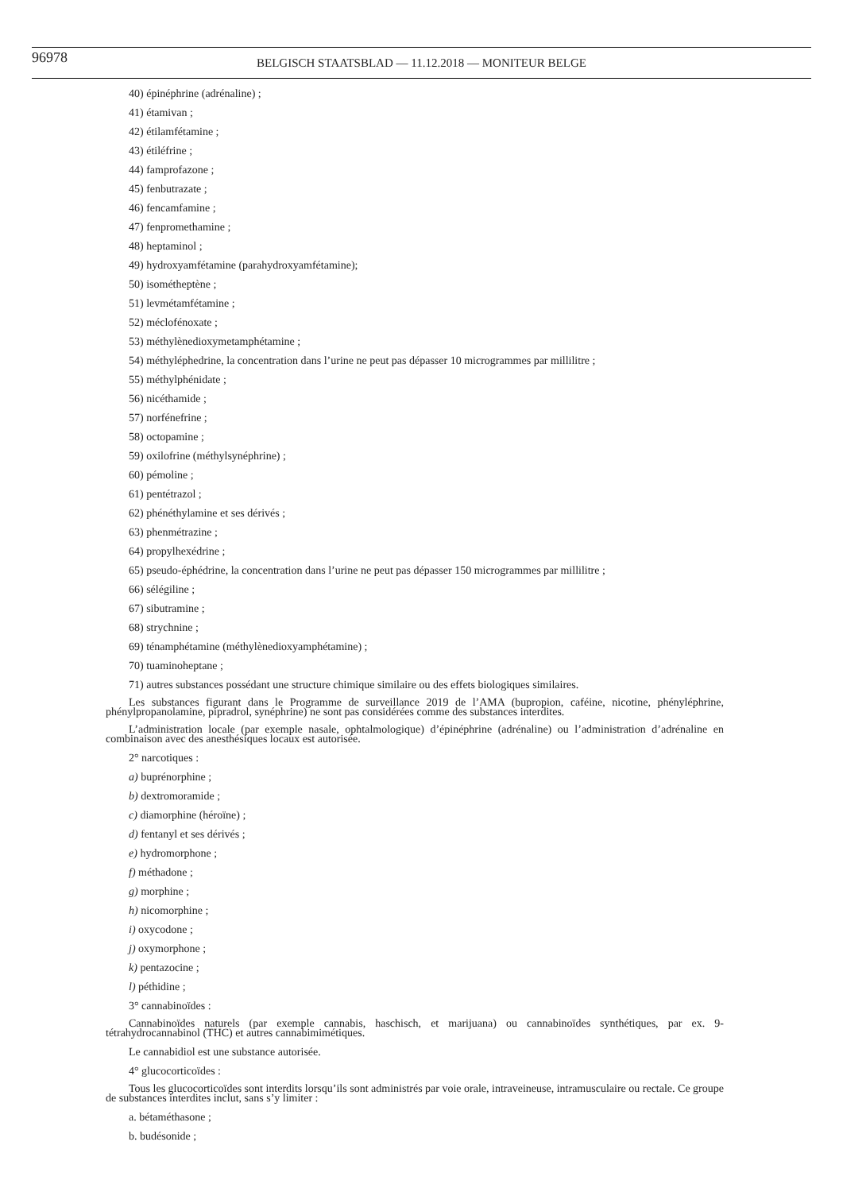96978
BELGISCH STAATSBLAD — 11.12.2018 — MONITEUR BELGE
40) épinéphrine (adrénaline) ;
41) étamivan ;
42) étilamfétamine ;
43) étiléfrine ;
44) famprofazone ;
45) fenbutrazate ;
46) fencamfamine ;
47) fenpromethamine ;
48) heptaminol ;
49) hydroxyamfétamine (parahydroxyamfétamine);
50) isométheptène ;
51) levmétamfétamine ;
52) méclofénoxate ;
53) méthylènedioxymetamphétamine ;
54) méthyléphedrine, la concentration dans l’urine ne peut pas dépasser 10 microgrammes par millilitre ;
55) méthylphénidate ;
56) nicéthamide ;
57) norfénefrine ;
58) octopamine ;
59) oxilofrine (méthylsynéphrine) ;
60) pémoline ;
61) pentétrazol ;
62) phénéthylamine et ses dérivés ;
63) phenmétrazine ;
64) propylhexédrine ;
65) pseudo-éphédrine, la concentration dans l’urine ne peut pas dépasser 150 microgrammes par millilitre ;
66) sélégiline ;
67) sibutramine ;
68) strychnine ;
69) ténamphétamine (méthylènedioxyamphétamine) ;
70) tuaminoheptane ;
71) autres substances possédant une structure chimique similaire ou des effets biologiques similaires.
Les substances figurant dans le Programme de surveillance 2019 de l’AMA (bupropion, caféine, nicotine, phényléphrine, phénylpropanolamine, pipradrol, synéphrine) ne sont pas considérées comme des substances interdites.
L’administration locale (par exemple nasale, ophtalmologique) d’épinéphrine (adrénaline) ou l’administration d’adrénaline en combinaison avec des anesthésiques locaux est autorisée.
2° narcotiques :
a) buprénorphine ;
b) dextromoramide ;
c) diamorphine (héroïne) ;
d) fentanyl et ses dérivés ;
e) hydromorphone ;
f) méthadone ;
g) morphine ;
h) nicomorphine ;
i) oxycodone ;
j) oxymorphone ;
k) pentazocine ;
l) péthidine ;
3° cannabinoïdes :
Cannabinoïdes naturels (par exemple cannabis, haschisch, et marijuana) ou cannabinoïdes synthétiques, par ex. 9-tétrahydrocannabinol (THC) et autres cannabimimétiques.
Le cannabidiol est une substance autorisée.
4° glucocorticoïdes :
Tous les glucocorticoïdes sont interdits lorsqu’ils sont administrés par voie orale, intraveineuse, intramusculaire ou rectale. Ce groupe de substances interdites inclut, sans s’y limiter :
a. bétaméthasone ;
b. budésonide ;